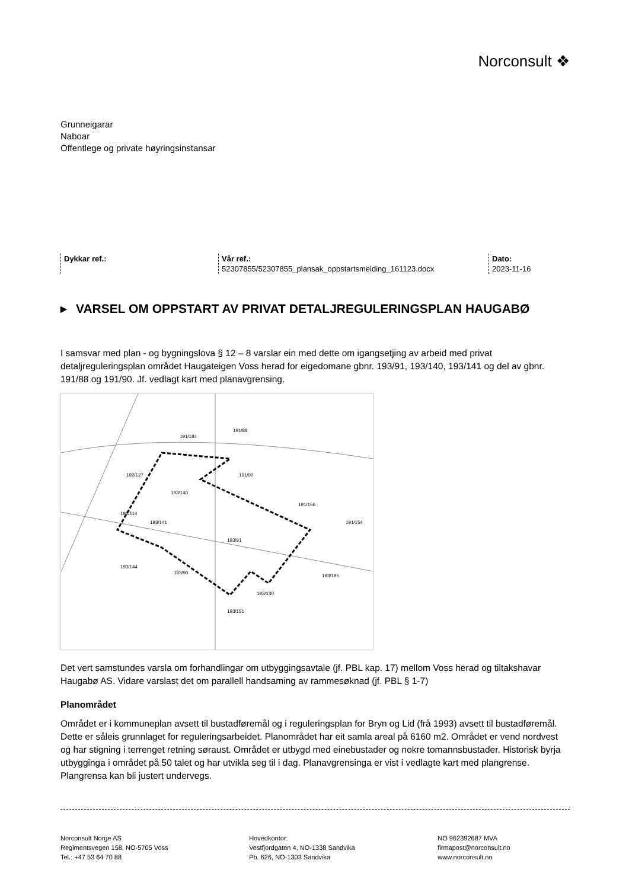Norconsult ❖
Grunneigarar
Naboar
Offentlege og private høyringsinstansar
Dykkar ref.: Vår ref.:
52307855/52307855_plansak_oppstartsmelding_161123.docx
Dato:
2023-11-16
▶ VARSEL OM OPPSTART AV PRIVAT DETALJREGULERINGSPLAN HAUGABØ
I samsvar med plan - og bygningslova § 12 – 8 varslar ein med dette om igangsetjing av arbeid med privat detaljreguleringsplan området Haugateigen Voss herad for eigedomane gbnr. 193/91, 193/140, 193/141 og del av gbnr. 191/88 og 191/90. Jf. vedlagt kart med planavgrensing.
191/184
191/88
191/90
193/140
193/141
193/91
193/90
192/114
191/156
191/154
193/195
193/130
193/151
192/127
193/144
Det vert samstundes varsla om forhandlingar om utbyggingsavtale (jf. PBL kap. 17) mellom Voss herad og tiltakshavar Haugabø AS. Vidare varslast det om parallell handsaming av rammesøknad (jf. PBL § 1-7)
Planområdet
Området er i kommuneplan avsett til bustadføremål og i reguleringsplan for Bryn og Lid (frå 1993) avsett til bustadføremål. Dette er såleis grunnlaget for reguleringsarbeidet. Planområdet har eit samla areal på 6160 m2. Området er vend nordvest og har stigning i terrenget retning søraust. Området er utbygd med einebustader og nokre tomannsbustader. Historisk byrja utbygginga i området på 50 talet og har utvikla seg til i dag. Planavgrensinga er vist i vedlagte kart med plangrense. Plangrensa kan bli justert undervegs.
Norconsult Norge AS
Regimentsvegen 158, NO-5705 Voss
Tel.: +47 53 64 70 88
Hovedkontor:
Vestfjordgaten 4, NO-1338 Sandvika
Pb. 626, NO-1303 Sandvika
NO 962392687 MVA
firmapost@norconsult.no
www.norconsult.no